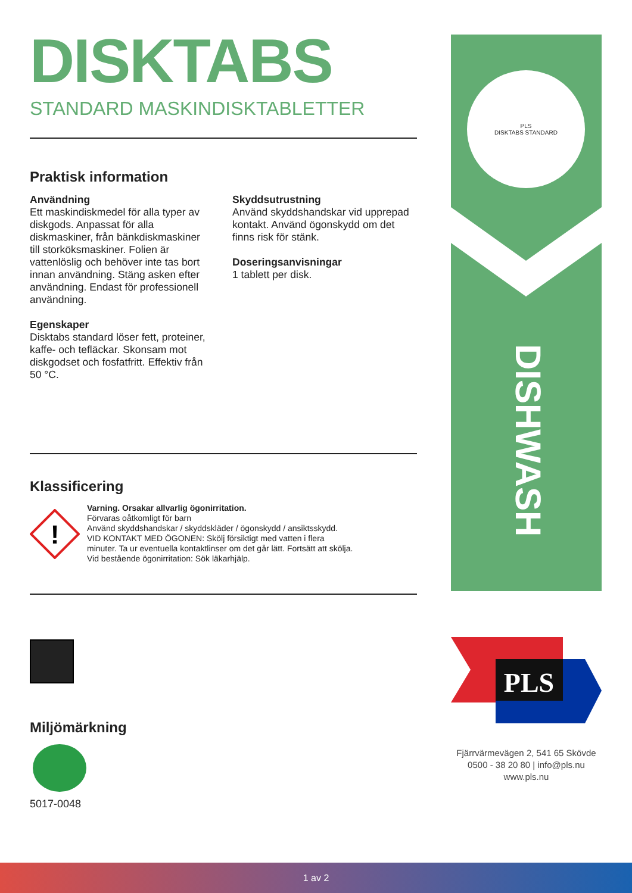DISKTABS
STANDARD MASKINDISKTABLETTER
Praktisk information
Användning
Ett maskindiskmedel för alla typer av diskgods. Anpassat för alla diskmaskiner, från bänkdiskmaskiner till storköksmaskiner. Folien är vattenlöslig och behöver inte tas bort innan användning. Stäng asken efter användning. Endast för professionell användning.
Egenskaper
Disktabs standard löser fett, proteiner, kaffe- och tefläckar. Skonsam mot diskgodset och fosfatfritt. Effektiv från 50 °C.
Skyddsutrustning
Använd skyddshandskar vid upprepad kontakt. Använd ögonskydd om det finns risk för stänk.
Doseringsanvisningar
1 tablett per disk.
Klassificering
!
Varning. Orsakar allvarlig ögonirritation.
Förvaras oåtkomligt för barn
Använd skyddshandskar / skyddskläder / ögonskydd / ansiktsskydd.
VID KONTAKT MED ÖGONEN: Skölj försiktigt med vatten i flera
minuter. Ta ur eventuella kontaktlinser om det går lätt. Fortsätt att skölja.
Vid bestående ögonirritation: Sök läkarhjälp.
Miljömärkning
5017-0048
PLS
DISKTABS STANDARD
DISHWASH
PLS
Fjärrvärmevägen 2, 541 65 Skövde
0500 - 38 20 80 | info@pls.nu
www.pls.nu
1 av 2